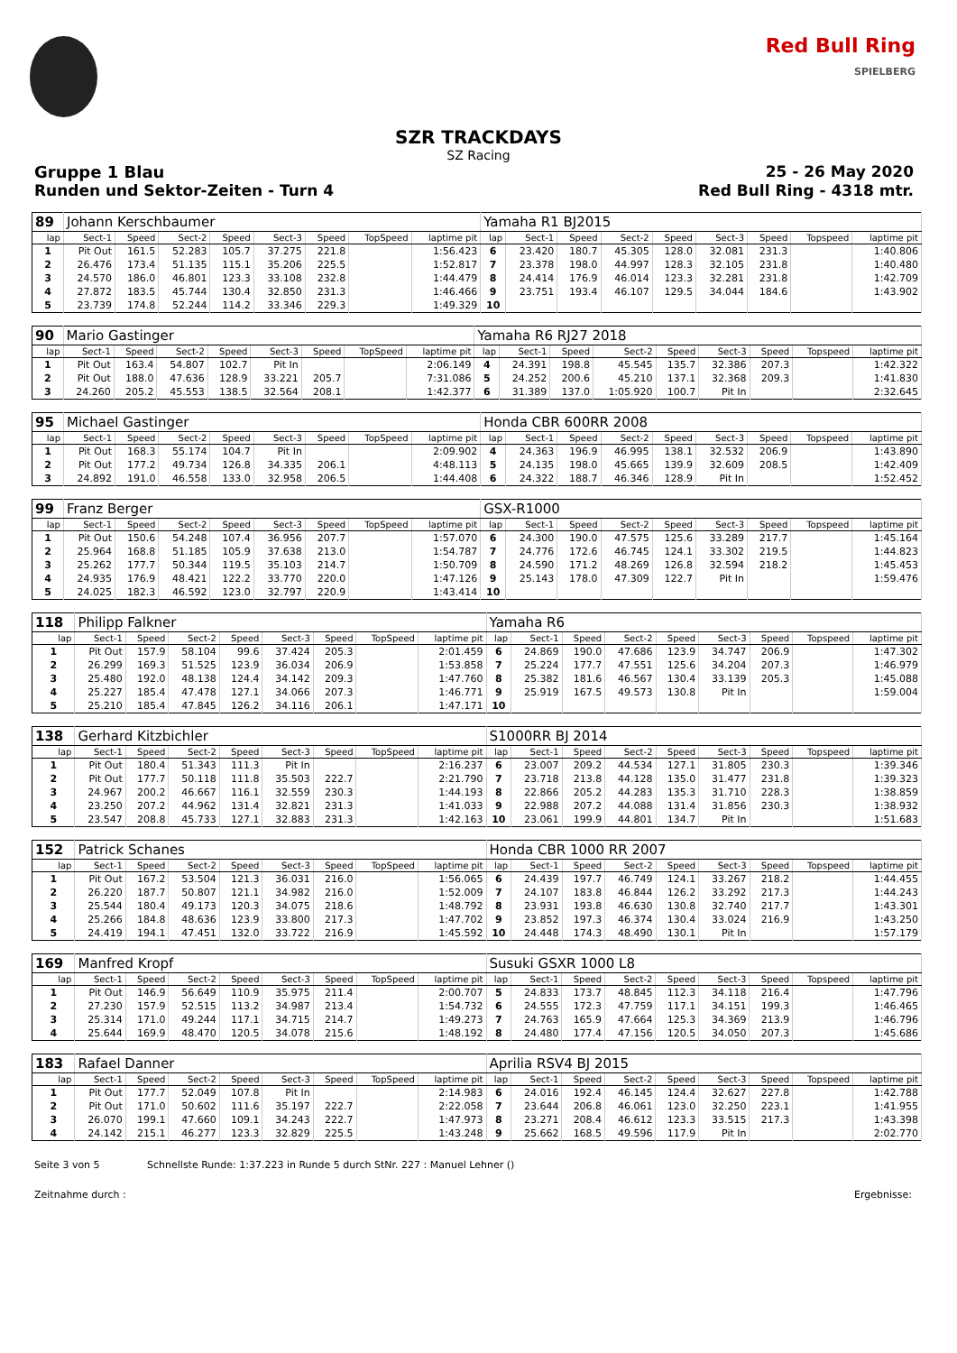Red Bull Ring
SPIELBERG
SZR TRACKDAYS
SZ Racing
Gruppe 1 Blau 25 - 26 May 2020
Runden und Sektor-Zeiten - Turn 4
Red Bull Ring - 4318 mtr.
| 89 | Johann Kerschbaumer | | | | | | | | Yamaha R1 BJ2015 | | | | | | | | |
| lap | Sect-1 | Speed | Sect-2 | Speed | Sect-3 | Speed | TopSpeed | laptime pit | lap | Sect-1 | Speed | Sect-2 | Speed | Sect-3 | Speed | Topspeed | laptime pit |
| 1 | Pit Out | 161.5 | 52.283 | 105.7 | 37.275 | 221.8 | | 1:56.423 | 6 | 23.420 | 180.7 | 45.305 | 128.0 | 32.081 | 231.3 | | 1:40.806 |
| 2 | 26.476 | 173.4 | 51.135 | 115.1 | 35.206 | 225.5 | | 1:52.817 | 7 | 23.378 | 198.0 | 44.997 | 128.3 | 32.105 | 231.8 | | 1:40.480 |
| 3 | 24.570 | 186.0 | 46.801 | 123.3 | 33.108 | 232.8 | | 1:44.479 | 8 | 24.414 | 176.9 | 46.014 | 123.3 | 32.281 | 231.8 | | 1:42.709 |
| 4 | 27.872 | 183.5 | 45.744 | 130.4 | 32.850 | 231.3 | | 1:46.466 | 9 | 23.751 | 193.4 | 46.107 | 129.5 | 34.044 | 184.6 | | 1:43.902 |
| 5 | 23.739 | 174.8 | 52.244 | 114.2 | 33.346 | 229.3 | | 1:49.329 | 10 | | | | | | | | |
| 90 | Mario Gastinger | | | | | | | | Yamaha R6 RJ27 2018 | | | | | | | | |
| lap | Sect-1 | Speed | Sect-2 | Speed | Sect-3 | Speed | TopSpeed | laptime pit | lap | Sect-1 | Speed | Sect-2 | Speed | Sect-3 | Speed | Topspeed | laptime pit |
| 1 | Pit Out | 163.4 | 54.807 | 102.7 | Pit In | | | 2:06.149 | 4 | 24.391 | 198.8 | 45.545 | 135.7 | 32.386 | 207.3 | | 1:42.322 |
| 2 | Pit Out | 188.0 | 47.636 | 128.9 | 33.221 | 205.7 | | 7:31.086 | 5 | 24.252 | 200.6 | 45.210 | 137.1 | 32.368 | 209.3 | | 1:41.830 |
| 3 | 24.260 | 205.2 | 45.553 | 138.5 | 32.564 | 208.1 | | 1:42.377 | 6 | 31.389 | 137.0 | 1:05.920 | 100.7 | Pit In | | | 2:32.645 |
| 95 | Michael Gastinger | | | | | | | | Honda CBR 600RR 2008 | | | | | | | | |
| lap | Sect-1 | Speed | Sect-2 | Speed | Sect-3 | Speed | TopSpeed | laptime pit | lap | Sect-1 | Speed | Sect-2 | Speed | Sect-3 | Speed | Topspeed | laptime pit |
| 1 | Pit Out | 168.3 | 55.174 | 104.7 | Pit In | | | 2:09.902 | 4 | 24.363 | 196.9 | 46.995 | 138.1 | 32.532 | 206.9 | | 1:43.890 |
| 2 | Pit Out | 177.2 | 49.734 | 126.8 | 34.335 | 206.1 | | 4:48.113 | 5 | 24.135 | 198.0 | 45.665 | 139.9 | 32.609 | 208.5 | | 1:42.409 |
| 3 | 24.892 | 191.0 | 46.558 | 133.0 | 32.958 | 206.5 | | 1:44.408 | 6 | 24.322 | 188.7 | 46.346 | 128.9 | Pit In | | | 1:52.452 |
| 99 | Franz Berger | | | | | | | | GSX-R1000 | | | | | | | | |
| lap | Sect-1 | Speed | Sect-2 | Speed | Sect-3 | Speed | TopSpeed | laptime pit | lap | Sect-1 | Speed | Sect-2 | Speed | Sect-3 | Speed | Topspeed | laptime pit |
| 1 | Pit Out | 150.6 | 54.248 | 107.4 | 36.956 | 207.7 | | 1:57.070 | 6 | 24.300 | 190.0 | 47.575 | 125.6 | 33.289 | 217.7 | | 1:45.164 |
| 2 | 25.964 | 168.8 | 51.185 | 105.9 | 37.638 | 213.0 | | 1:54.787 | 7 | 24.776 | 172.6 | 46.745 | 124.1 | 33.302 | 219.5 | | 1:44.823 |
| 3 | 25.262 | 177.7 | 50.344 | 119.5 | 35.103 | 214.7 | | 1:50.709 | 8 | 24.590 | 171.2 | 48.269 | 126.8 | 32.594 | 218.2 | | 1:45.453 |
| 4 | 24.935 | 176.9 | 48.421 | 122.2 | 33.770 | 220.0 | | 1:47.126 | 9 | 25.143 | 178.0 | 47.309 | 122.7 | Pit In | | | 1:59.476 |
| 5 | 24.025 | 182.3 | 46.592 | 123.0 | 32.797 | 220.9 | | 1:43.414 | 10 | | | | | | | | |
| 118 | Philipp Falkner | | | | | | | | Yamaha R6 | | | | | | | | |
| lap | Sect-1 | Speed | Sect-2 | Speed | Sect-3 | Speed | TopSpeed | laptime pit | lap | Sect-1 | Speed | Sect-2 | Speed | Sect-3 | Speed | Topspeed | laptime pit |
| 1 | Pit Out | 157.9 | 58.104 | 99.6 | 37.424 | 205.3 | | 2:01.459 | 6 | 24.869 | 190.0 | 47.686 | 123.9 | 34.747 | 206.9 | | 1:47.302 |
| 2 | 26.299 | 169.3 | 51.525 | 123.9 | 36.034 | 206.9 | | 1:53.858 | 7 | 25.224 | 177.7 | 47.551 | 125.6 | 34.204 | 207.3 | | 1:46.979 |
| 3 | 25.480 | 192.0 | 48.138 | 124.4 | 34.142 | 209.3 | | 1:47.760 | 8 | 25.382 | 181.6 | 46.567 | 130.4 | 33.139 | 205.3 | | 1:45.088 |
| 4 | 25.227 | 185.4 | 47.478 | 127.1 | 34.066 | 207.3 | | 1:46.771 | 9 | 25.919 | 167.5 | 49.573 | 130.8 | Pit In | | | 1:59.004 |
| 5 | 25.210 | 185.4 | 47.845 | 126.2 | 34.116 | 206.1 | | 1:47.171 | 10 | | | | | | | | |
| 138 | Gerhard Kitzbichler | | | | | | | | S1000RR BJ 2014 | | | | | | | | |
| lap | Sect-1 | Speed | Sect-2 | Speed | Sect-3 | Speed | TopSpeed | laptime pit | lap | Sect-1 | Speed | Sect-2 | Speed | Sect-3 | Speed | Topspeed | laptime pit |
| 1 | Pit Out | 180.4 | 51.343 | 111.3 | Pit In | | | 2:16.237 | 6 | 23.007 | 209.2 | 44.534 | 127.1 | 31.805 | 230.3 | | 1:39.346 |
| 2 | Pit Out | 177.7 | 50.118 | 111.8 | 35.503 | 222.7 | | 2:21.790 | 7 | 23.718 | 213.8 | 44.128 | 135.0 | 31.477 | 231.8 | | 1:39.323 |
| 3 | 24.967 | 200.2 | 46.667 | 116.1 | 32.559 | 230.3 | | 1:44.193 | 8 | 22.866 | 205.2 | 44.283 | 135.3 | 31.710 | 228.3 | | 1:38.859 |
| 4 | 23.250 | 207.2 | 44.962 | 131.4 | 32.821 | 231.3 | | 1:41.033 | 9 | 22.988 | 207.2 | 44.088 | 131.4 | 31.856 | 230.3 | | 1:38.932 |
| 5 | 23.547 | 208.8 | 45.733 | 127.1 | 32.883 | 231.3 | | 1:42.163 | 10 | 23.061 | 199.9 | 44.801 | 134.7 | Pit In | | | 1:51.683 |
| 152 | Patrick Schanes | | | | | | | | Honda CBR 1000 RR 2007 | | | | | | | | |
| lap | Sect-1 | Speed | Sect-2 | Speed | Sect-3 | Speed | TopSpeed | laptime pit | lap | Sect-1 | Speed | Sect-2 | Speed | Sect-3 | Speed | Topspeed | laptime pit |
| 1 | Pit Out | 167.2 | 53.504 | 121.3 | 36.031 | 216.0 | | 1:56.065 | 6 | 24.439 | 197.7 | 46.749 | 124.1 | 33.267 | 218.2 | | 1:44.455 |
| 2 | 26.220 | 187.7 | 50.807 | 121.1 | 34.982 | 216.0 | | 1:52.009 | 7 | 24.107 | 183.8 | 46.844 | 126.2 | 33.292 | 217.3 | | 1:44.243 |
| 3 | 25.544 | 180.4 | 49.173 | 120.3 | 34.075 | 218.6 | | 1:48.792 | 8 | 23.931 | 193.8 | 46.630 | 130.8 | 32.740 | 217.7 | | 1:43.301 |
| 4 | 25.266 | 184.8 | 48.636 | 123.9 | 33.800 | 217.3 | | 1:47.702 | 9 | 23.852 | 197.3 | 46.374 | 130.4 | 33.024 | 216.9 | | 1:43.250 |
| 5 | 24.419 | 194.1 | 47.451 | 132.0 | 33.722 | 216.9 | | 1:45.592 | 10 | 24.448 | 174.3 | 48.490 | 130.1 | Pit In | | | 1:57.179 |
| 169 | Manfred Kropf | | | | | | | | Susuki GSXR 1000 L8 | | | | | | | | |
| lap | Sect-1 | Speed | Sect-2 | Speed | Sect-3 | Speed | TopSpeed | laptime pit | lap | Sect-1 | Speed | Sect-2 | Speed | Sect-3 | Speed | Topspeed | laptime pit |
| 1 | Pit Out | 146.9 | 56.649 | 110.9 | 35.975 | 211.4 | | 2:00.707 | 5 | 24.833 | 173.7 | 48.845 | 112.3 | 34.118 | 216.4 | | 1:47.796 |
| 2 | 27.230 | 157.9 | 52.515 | 113.2 | 34.987 | 213.4 | | 1:54.732 | 6 | 24.555 | 172.3 | 47.759 | 117.1 | 34.151 | 199.3 | | 1:46.465 |
| 3 | 25.314 | 171.0 | 49.244 | 117.1 | 34.715 | 214.7 | | 1:49.273 | 7 | 24.763 | 165.9 | 47.664 | 125.3 | 34.369 | 213.9 | | 1:46.796 |
| 4 | 25.644 | 169.9 | 48.470 | 120.5 | 34.078 | 215.6 | | 1:48.192 | 8 | 24.480 | 177.4 | 47.156 | 120.5 | 34.050 | 207.3 | | 1:45.686 |
| 183 | Rafael Danner | | | | | | | | Aprilia RSV4 BJ 2015 | | | | | | | | |
| lap | Sect-1 | Speed | Sect-2 | Speed | Sect-3 | Speed | TopSpeed | laptime pit | lap | Sect-1 | Speed | Sect-2 | Speed | Sect-3 | Speed | Topspeed | laptime pit |
| 1 | Pit Out | 177.7 | 52.049 | 107.8 | Pit In | | | 2:14.983 | 6 | 24.016 | 192.4 | 46.145 | 124.4 | 32.627 | 227.8 | | 1:42.788 |
| 2 | Pit Out | 171.0 | 50.602 | 111.6 | 35.197 | 222.7 | | 2:22.058 | 7 | 23.644 | 206.8 | 46.061 | 123.0 | 32.250 | 223.1 | | 1:41.955 |
| 3 | 26.070 | 199.1 | 47.660 | 109.1 | 34.243 | 222.7 | | 1:47.973 | 8 | 23.271 | 208.4 | 46.612 | 123.3 | 33.515 | 217.3 | | 1:43.398 |
| 4 | 24.142 | 215.1 | 46.277 | 123.3 | 32.829 | 225.5 | | 1:43.248 | 9 | 25.662 | 168.5 | 49.596 | 117.9 | Pit In | | | 2:02.770 |
Seite 3 von 5 Schnellste Runde: 1:37.223 in Runde 5 durch StNr. 227 : Manuel Lehner ()
Zeitnahme durch : Ergebnisse: